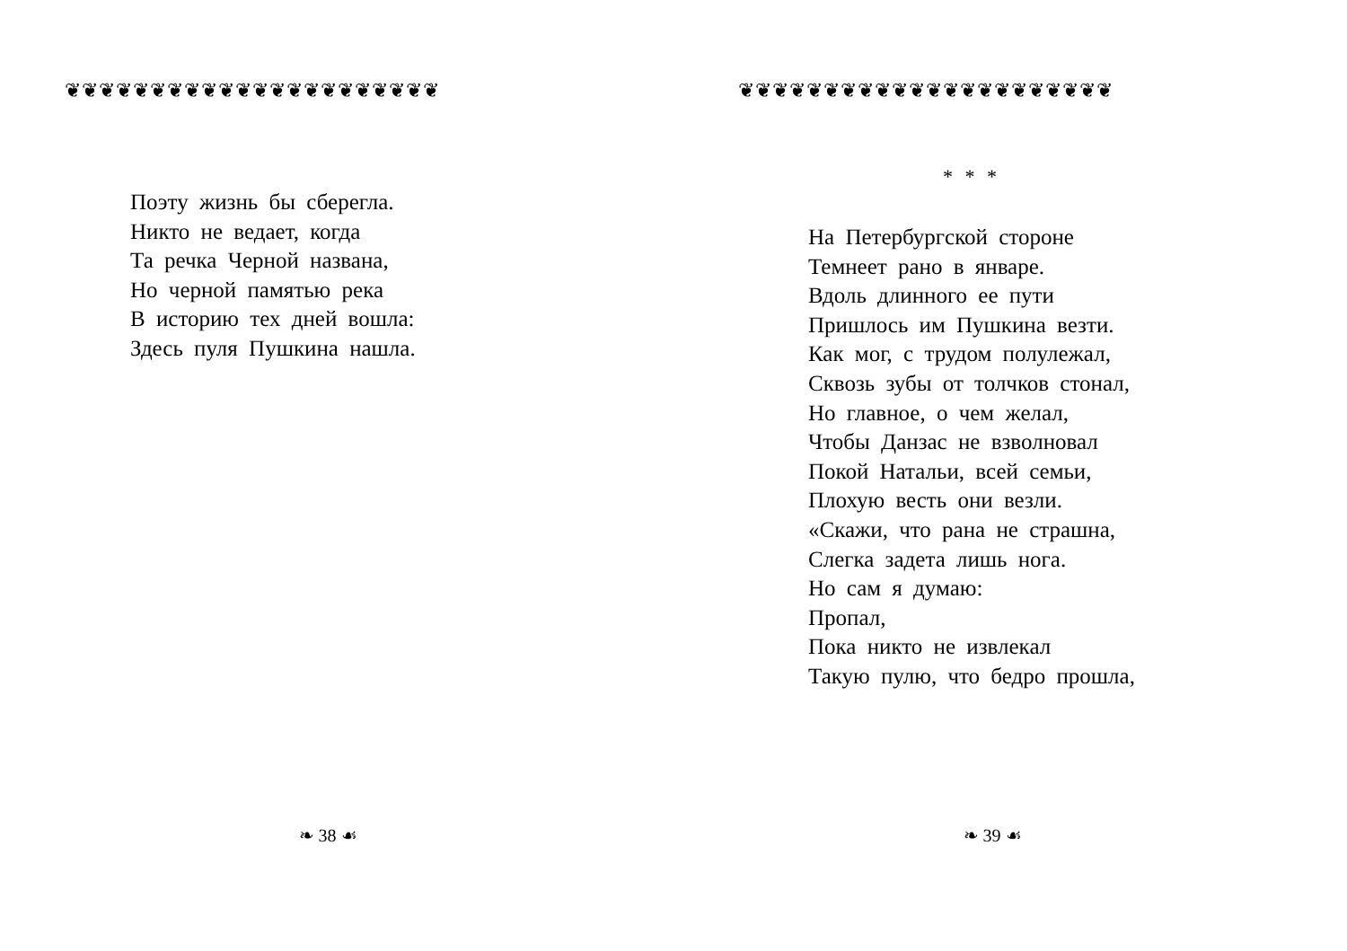❦❦❦❦❦❦❦❦❦❦❦❦❦❦❦❦❦❦❦❦❦❦
Поэту жизнь бы сберегла.
Никто не ведает, когда
Та речка Черной названа,
Но черной памятью река
В историю тех дней вошла:
Здесь пуля Пушкина нашла.
❧ 38 ☙
❦❦❦❦❦❦❦❦❦❦❦❦❦❦❦❦❦❦❦❦❦❦
* * *
На Петербургской стороне
Темнеет рано в январе.
Вдоль длинного ее пути
Пришлось им Пушкина везти.
Как мог, с трудом полулежал,
Сквозь зубы от толчков стонал,
Но главное, о чем желал,
Чтобы Данзас не взволновал
Покой Натальи, всей семьи,
Плохую весть они везли.
«Скажи, что рана не страшна,
Слегка задета лишь нога.
Но сам я думаю:
Пропал,
Пока никто не извлекал
Такую пулю, что бедро прошла,
❧ 39 ☙